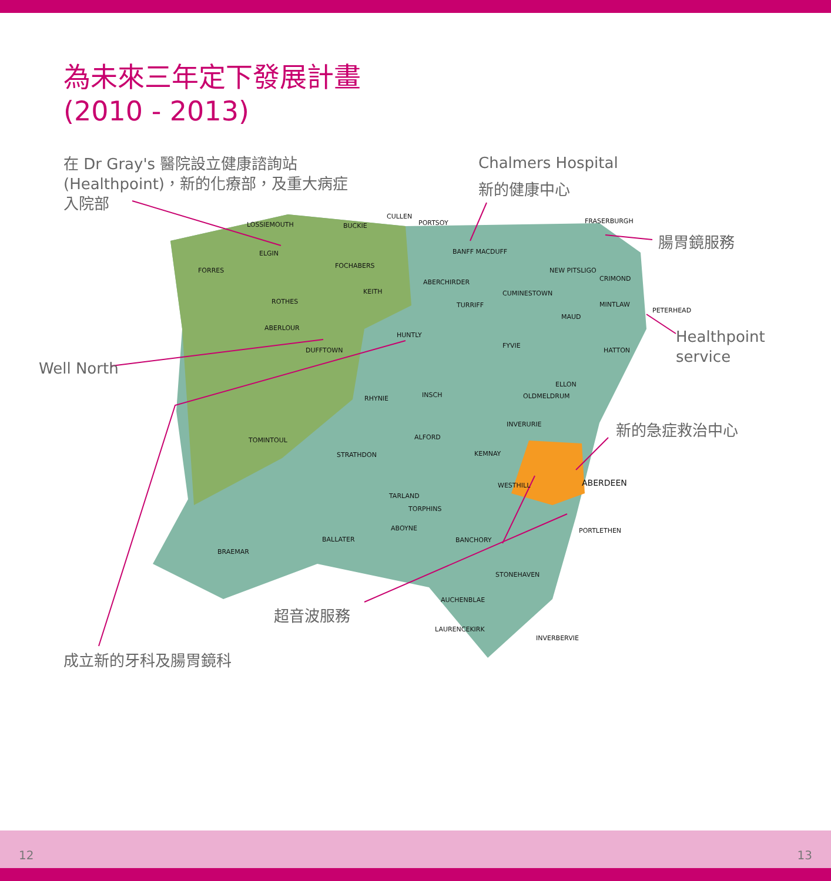為未來三年定下發展計畫
(2010 - 2013)
在 Dr Gray's 醫院設立健康諮詢站
(Healthpoint)，新的化療部，及重大病症
入院部
Chalmers Hospital
新的健康中心
腸胃鏡服務
Well North
Healthpoint
service
新的急症救治中心
超音波服務
成立新的牙科及腸胃鏡科
LOSSIEMOUTH BUCKIE
CULLEN
PORTSOY FRASERBURGH
ELGIN
FORRES
FOCHABERS
BANFF MACDUFF
NEW PITSLIGO
CRIMOND
ABERCHIRDER
KEITH CUMINESTOWN
ROTHES TURRIFF MINTLAW
PETERHEAD
MAUD
ABERLOUR
HUNTLY
DUFFTOWN
FYVIE
HATTON
ELLON
RHYNIE INSCH OLDMELDRUM
INVERURIE
TOMINTOUL ALFORD
STRATHDON KEMNAY
WESTHILL ABERDEEN
TARLAND
TORPHINS
ABOYNE
BALLATER BANCHORY
PORTLETHEN
BRAEMAR
STONEHAVEN
AUCHENBLAE
LAURENCEKIRK
INVERBERVIE
12 13